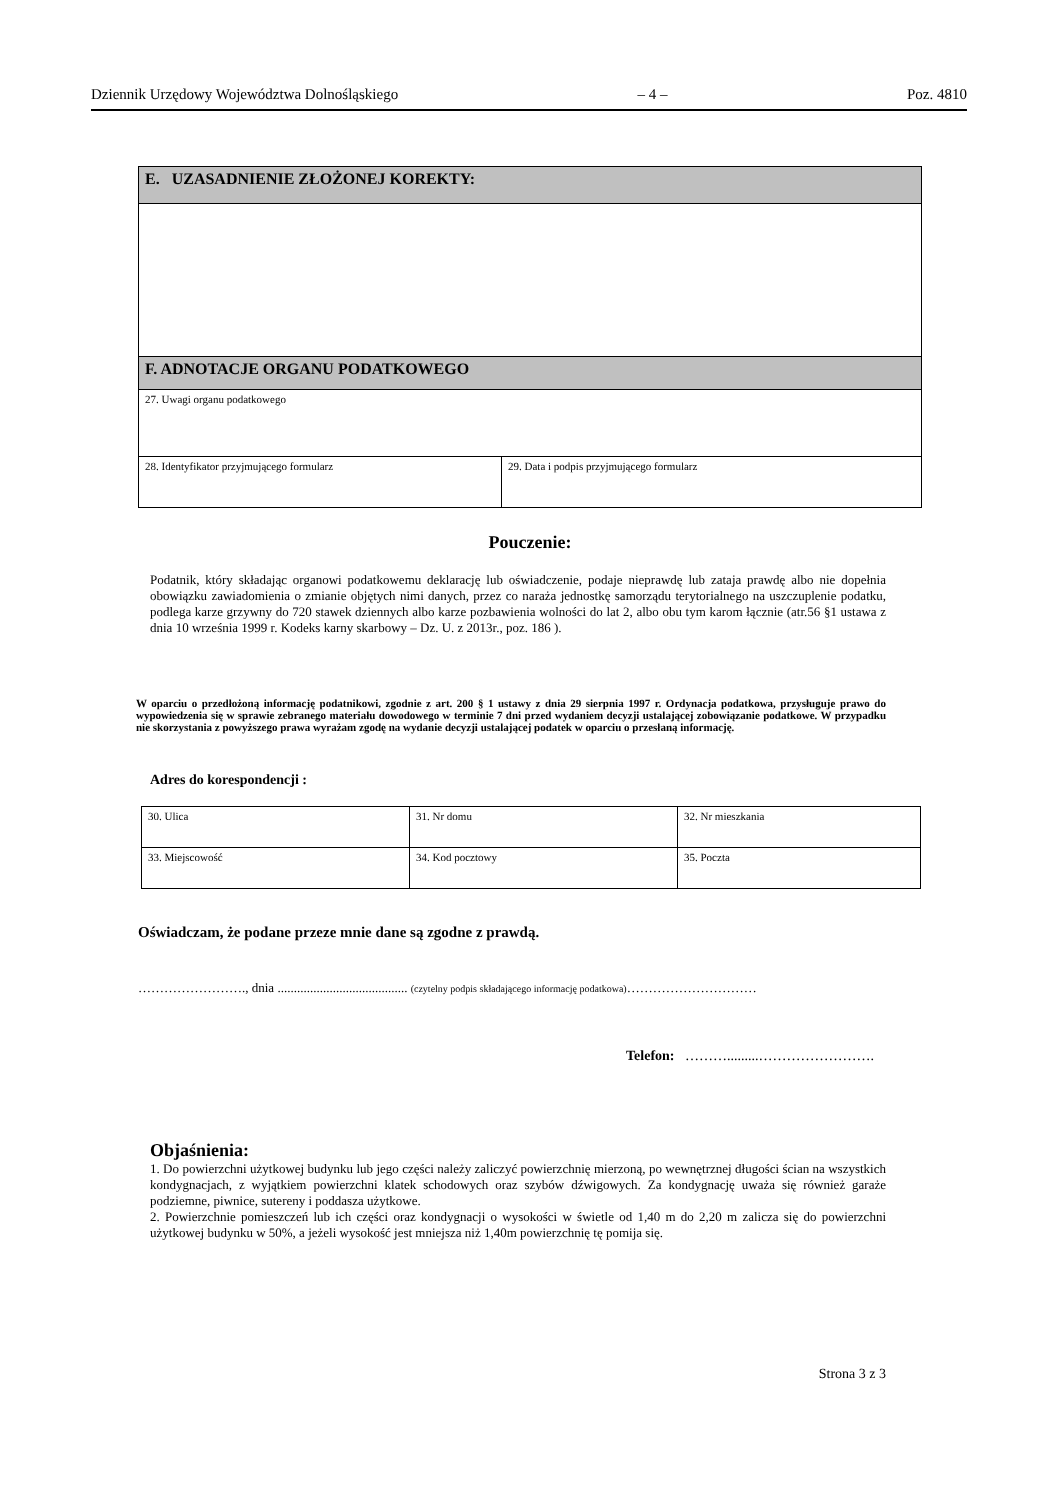Dziennik Urzędowy Województwa Dolnośląskiego – 4 – Poz. 4810
| E. UZASADNIENIE ZŁOŻONEJ KOREKTY: | |
| F. ADNOTACJE ORGANU PODATKOWEGO | |
| 27. Uwagi organu podatkowego | |
| 28. Identyfikator przyjmującego formularz | 29. Data i podpis przyjmującego formularz |
Pouczenie:
Podatnik, który składając organowi podatkowemu deklarację lub oświadczenie, podaje nieprawdę lub zataja prawdę albo nie dopełnia obowiązku zawiadomienia o zmianie objętych nimi danych, przez co naraża jednostkę samorządu terytorialnego na uszczuplenie podatku, podlega karze grzywny do 720 stawek dziennych albo karze pozbawienia wolności do lat 2, albo obu tym karom łącznie (atr.56 §1 ustawa z dnia 10 września 1999 r. Kodeks karny skarbowy – Dz. U. z 2013r., poz. 186 ).
W oparciu o przedłożoną informację podatnikowi, zgodnie z art. 200 § 1 ustawy z dnia 29 sierpnia 1997 r. Ordynacja podatkowa, przysługuje prawo do wypowiedzenia się w sprawie zebranego materiału dowodowego w terminie 7 dni przed wydaniem decyzji ustalającej zobowiązanie podatkowe. W przypadku nie skorzystania z powyższego prawa wyrażam zgodę na wydanie decyzji ustalającej podatek w oparciu o przesłaną informację.
Adres do korespondencji :
| 30. Ulica | 31. Nr domu | 32. Nr mieszkania |
| 33. Miejscowość | 34. Kod pocztowy | 35. Poczta |
Oświadczam, że podane przeze mnie dane są zgodne z prawdą.
……………………., dnia ........................................ (czytelny podpis składającego informację podatkowa)…………………………
Telefon: ……….........…………………….
Objaśnienia:
1. Do powierzchni użytkowej budynku lub jego części należy zaliczyć powierzchnię mierzoną, po wewnętrznej długości ścian na wszystkich kondygnacjach, z wyjątkiem powierzchni klatek schodowych oraz szybów dźwigowych. Za kondygnację uważa się również garaże podziemne, piwnice, sutereny i poddasza użytkowe.
2. Powierzchnie pomieszczeń lub ich części oraz kondygnacji o wysokości w świetle od 1,40 m do 2,20 m zalicza się do powierzchni użytkowej budynku w 50%, a jeżeli wysokość jest mniejsza niż 1,40m powierzchnię tę pomija się.
Strona 3 z 3